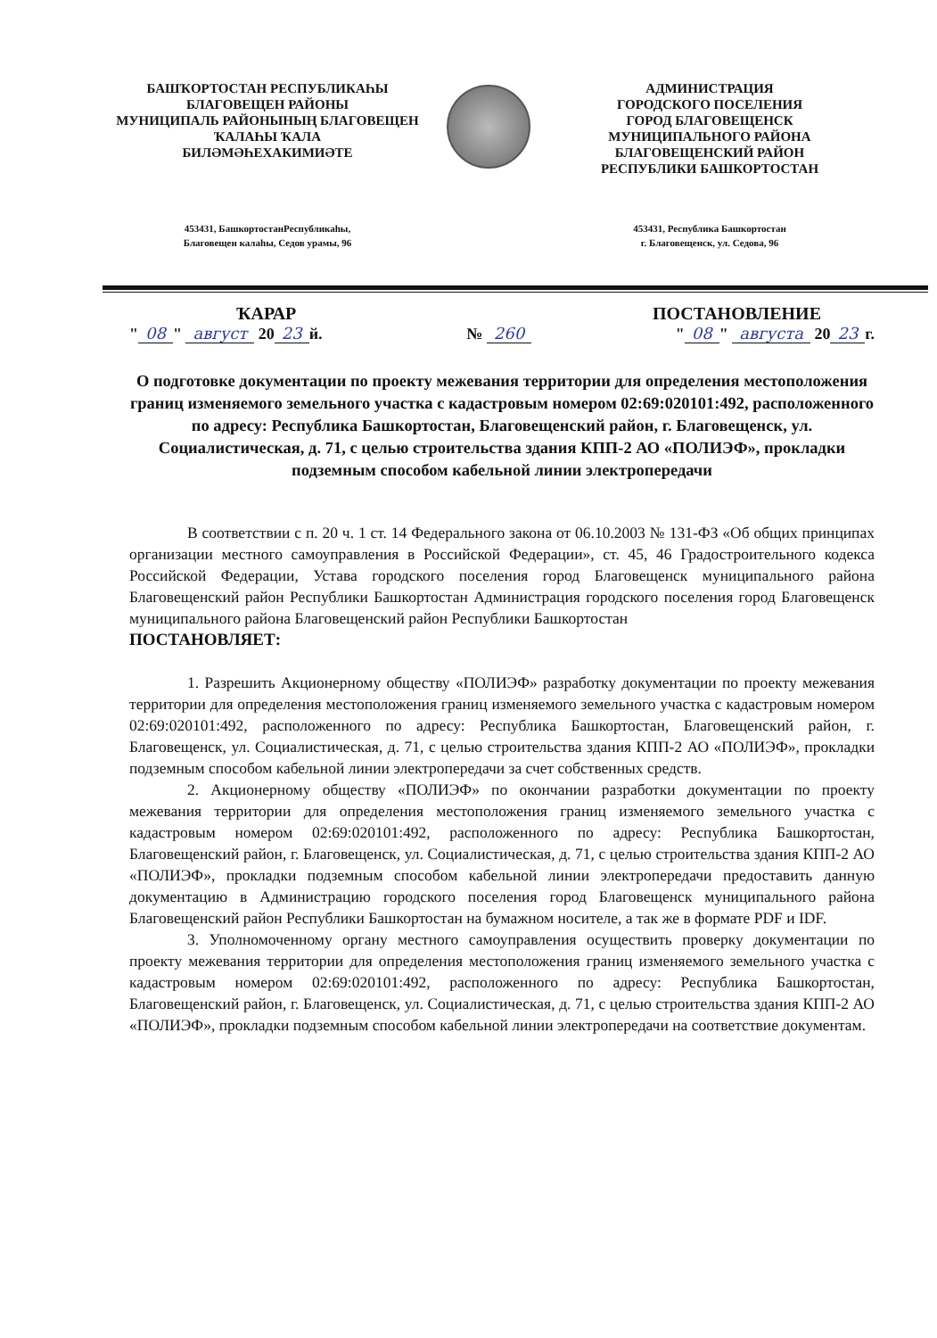БАШҠОРТОСТАН РЕСПУБЛИКАҺЫ
БЛАГОВЕЩЕН РАЙОНЫ
МУНИЦИПАЛЬ РАЙОНЫНЫҢ БЛАГОВЕЩЕН
ҠАЛАҺЫ ҠАЛА
БИЛӘМӘҺЕХАКИМИӘТЕ
АДМИНИСТРАЦИЯ
ГОРОДСКОГО ПОСЕЛЕНИЯ
ГОРОД БЛАГОВЕЩЕНСК
МУНИЦИПАЛЬНОГО РАЙОНА
БЛАГОВЕЩЕНСКИЙ РАЙОН
РЕСПУБЛИКИ БАШКОРТОСТАН
453431, БашкортостанРеспубликаһы,
Благовещен калаһы, Седов урамы, 96
453431, Республика Башкортостан
г. Благовещенск, ул. Седова, 96
ҠАРАР ПОСТАНОВЛЕНИЕ
" 08 " август 20 23 й. № 260 " 08 " августа 20 23 г.
О подготовке документации по проекту межевания территории для определения местоположения границ изменяемого земельного участка с кадастровым номером 02:69:020101:492, расположенного по адресу: Республика Башкортостан, Благовещенский район, г. Благовещенск, ул. Социалистическая, д. 71, с целью строительства здания КПП-2 АО «ПОЛИЭФ», прокладки подземным способом кабельной линии электропередачи
В соответствии с п. 20 ч. 1 ст. 14 Федерального закона от 06.10.2003 № 131-ФЗ «Об общих принципах организации местного самоуправления в Российской Федерации», ст. 45, 46 Градостроительного кодекса Российской Федерации, Устава городского поселения город Благовещенск муниципального района Благовещенский район Республики Башкортостан Администрация городского поселения город Благовещенск муниципального района Благовещенский район Республики Башкортостан
ПОСТАНОВЛЯЕТ:
1. Разрешить Акционерному обществу «ПОЛИЭФ» разработку документации по проекту межевания территории для определения местоположения границ изменяемого земельного участка с кадастровым номером 02:69:020101:492, расположенного по адресу: Республика Башкортостан, Благовещенский район, г. Благовещенск, ул. Социалистическая, д. 71, с целью строительства здания КПП-2 АО «ПОЛИЭФ», прокладки подземным способом кабельной линии электропередачи за счет собственных средств.
2. Акционерному обществу «ПОЛИЭФ» по окончании разработки документации по проекту межевания территории для определения местоположения границ изменяемого земельного участка с кадастровым номером 02:69:020101:492, расположенного по адресу: Республика Башкортостан, Благовещенский район, г. Благовещенск, ул. Социалистическая, д. 71, с целью строительства здания КПП-2 АО «ПОЛИЭФ», прокладки подземным способом кабельной линии электропередачи предоставить данную документацию в Администрацию городского поселения город Благовещенск муниципального района Благовещенский район Республики Башкортостан на бумажном носителе, а так же в формате PDF и IDF.
3. Уполномоченному органу местного самоуправления осуществить проверку документации по проекту межевания территории для определения местоположения границ изменяемого земельного участка с кадастровым номером 02:69:020101:492, расположенного по адресу: Республика Башкортостан, Благовещенский район, г. Благовещенск, ул. Социалистическая, д. 71, с целью строительства здания КПП-2 АО «ПОЛИЭФ», прокладки подземным способом кабельной линии электропередачи на соответствие документам.